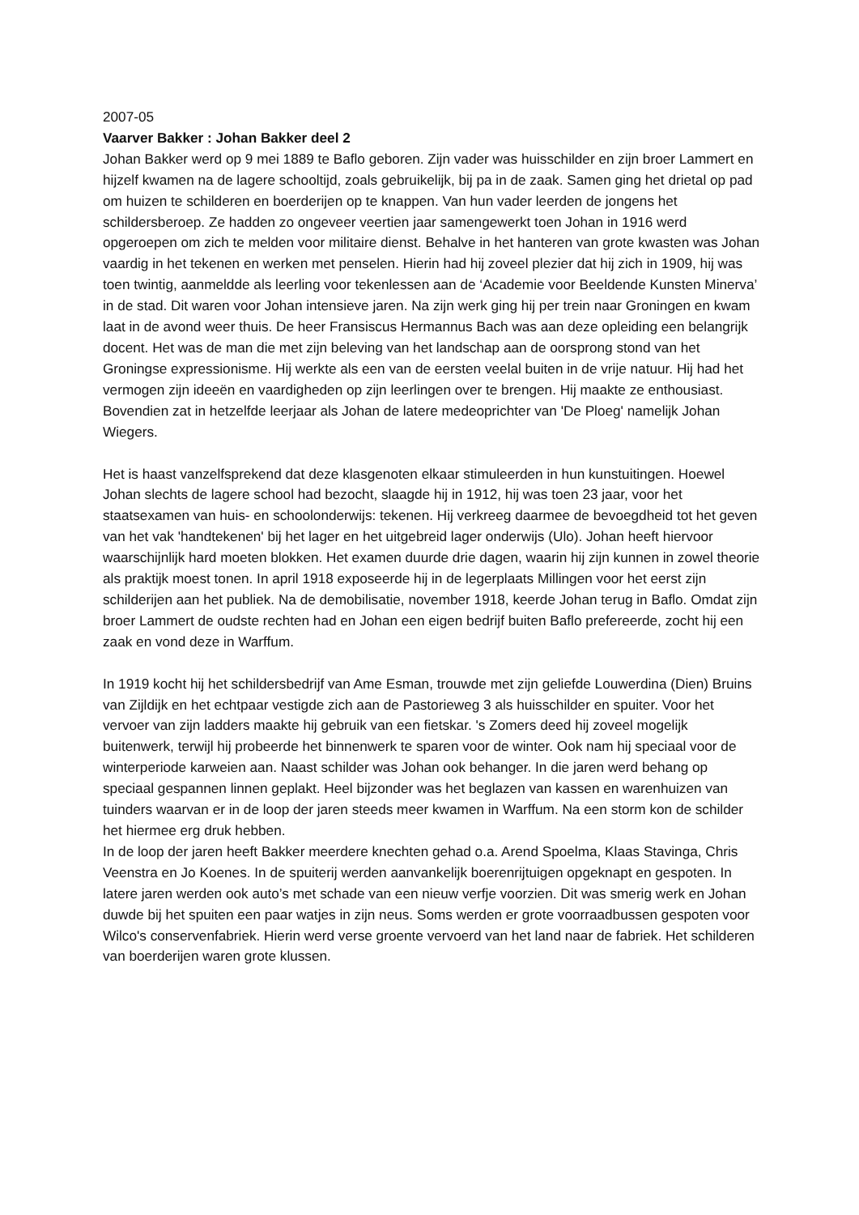2007-05
Vaarver Bakker : Johan Bakker deel 2
Johan Bakker werd op 9 mei 1889 te Baflo geboren. Zijn vader was huisschilder en zijn broer Lammert en hijzelf kwamen na de lagere schooltijd, zoals gebruikelijk, bij pa in de zaak. Samen ging het drietal op pad om huizen te schilderen en boerderijen op te knappen. Van hun vader leerden de jongens het schildersberoep. Ze hadden zo ongeveer veertien jaar samengewerkt toen Johan in 1916 werd opgeroepen om zich te melden voor militaire dienst. Behalve in het hanteren van grote kwasten was Johan vaardig in het tekenen en werken met penselen. Hierin had hij zoveel plezier dat hij zich in 1909, hij was toen twintig, aanmeldde als leerling voor tekenlessen aan de ‘Academie voor Beeldende Kunsten Minerva’ in de stad. Dit waren voor Johan intensieve jaren. Na zijn werk ging hij per trein naar Groningen en kwam laat in de avond weer thuis. De heer Fransiscus Hermannus Bach was aan deze opleiding een belangrijk docent. Het was de man die met zijn beleving van het landschap aan de oorsprong stond van het Groningse expressionisme. Hij werkte als een van de eersten veelal buiten in de vrije natuur. Hij had het vermogen zijn ideeën en vaardigheden op zijn leerlingen over te brengen. Hij maakte ze enthousiast. Bovendien zat in hetzelfde leerjaar als Johan de latere medeoprichter van 'De Ploeg' namelijk Johan Wiegers.
Het is haast vanzelfsprekend dat deze klasgenoten elkaar stimuleerden in hun kunstuitingen. Hoewel Johan slechts de lagere school had bezocht, slaagde hij in 1912, hij was toen 23 jaar, voor het staatsexamen van huis- en schoolonderwijs: tekenen. Hij verkreeg daarmee de bevoegdheid tot het geven van het vak 'handtekenen' bij het lager en het uitgebreid lager onderwijs (Ulo). Johan heeft hiervoor waarschijnlijk hard moeten blokken. Het examen duurde drie dagen, waarin hij zijn kunnen in zowel theorie als praktijk moest tonen. In april 1918 exposeerde hij in de legerplaats Millingen voor het eerst zijn schilderijen aan het publiek. Na de demobilisatie, november 1918, keerde Johan terug in Baflo. Omdat zijn broer Lammert de oudste rechten had en Johan een eigen bedrijf buiten Baflo prefereerde, zocht hij een zaak en vond deze in Warffum.
In 1919 kocht hij het schildersbedrijf van Ame Esman, trouwde met zijn geliefde Louwerdina (Dien) Bruins van Zijldijk en het echtpaar vestigde zich aan de Pastorieweg 3 als huisschilder en spuiter. Voor het vervoer van zijn ladders maakte hij gebruik van een fietskar. 's Zomers deed hij zoveel mogelijk buitenwerk, terwijl hij probeerde het binnenwerk te sparen voor de winter. Ook nam hij speciaal voor de winterperiode karweien aan. Naast schilder was Johan ook behanger. In die jaren werd behang op speciaal gespannen linnen geplakt. Heel bijzonder was het beglazen van kassen en warenhuizen van tuinders waarvan er in de loop der jaren steeds meer kwamen in Warffum. Na een storm kon de schilder het hiermee erg druk hebben.
In de loop der jaren heeft Bakker meerdere knechten gehad o.a. Arend Spoelma, Klaas Stavinga, Chris Veenstra en Jo Koenes. In de spuiterij werden aanvankelijk boerenrijtuigen opgeknapt en gespoten. In latere jaren werden ook auto’s met schade van een nieuw verfje voorzien. Dit was smerig werk en Johan duwde bij het spuiten een paar watjes in zijn neus. Soms werden er grote voorraadbussen gespoten voor Wilco's conservenfabriek. Hierin werd verse groente vervoerd van het land naar de fabriek. Het schilderen van boerderijen waren grote klussen.